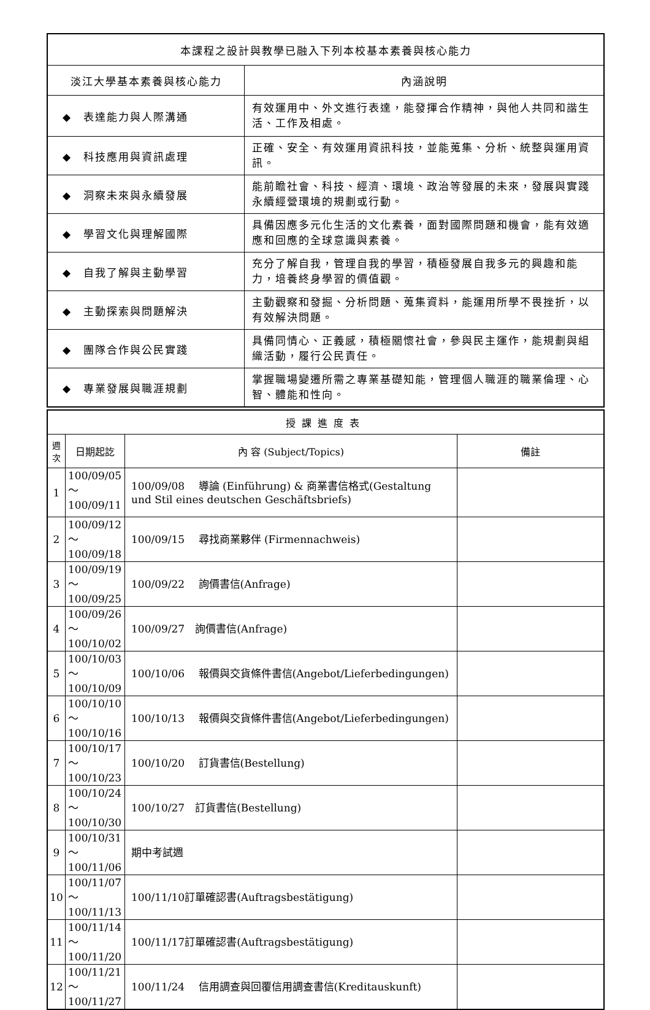| 本課程之設計與教學已融入下列本校基本素養與核心能力 | |
| --- | --- |
| 淡江大學基本素養與核心能力 | 內涵說明 |
| ◆ 表達能力與人際溝通 | 有效運用中、外文進行表達，能發揮合作精神，與他人共同和諧生活、工作及相處。 |
| ◆ 科技應用與資訊處理 | 正確、安全、有效運用資訊科技，並能蒐集、分析、統整與運用資訊。 |
| ◆ 洞察未來與永續發展 | 能前瞻社會、科技、經濟、環境、政治等發展的未來，發展與實踐永續經營環境的規劃或行動。 |
| ◆ 學習文化與理解國際 | 具備因應多元化生活的文化素養，面對國際問題和機會，能有效適應和回應的全球意識與素養。 |
| ◆ 自我了解與主動學習 | 充分了解自我，管理自我的學習，積極發展自我多元的興趣和能力，培養終身學習的價值觀。 |
| ◆ 主動探索與問題解決 | 主動觀察和發掘、分析問題、蒐集資料，能運用所學不畏挫折，以有效解決問題。 |
| ◆ 團隊合作與公民實踐 | 具備同情心、正義感，積極關懷社會，參與民主運作，能規劃與組織活動，履行公民責任。 |
| ◆ 專業發展與職涯規劃 | 掌握職場變遷所需之專業基礎知能，管理個人職涯的職業倫理、心智、體能和性向。 |
| 授課進度表 | | | |
| --- | --- | --- | --- |
| 週 次 | 日期起訖 | 內 容 (Subject/Topics) | 備註 |
| 1 | 100/09/05～ 100/09/11 | 100/09/08 導論 (Einführung) & 商業書信格式(Gestaltung und Stil eines deutschen Geschäftsbriefs) | |
| 2 | 100/09/12～ 100/09/18 | 100/09/15 尋找商業夥伴 (Firmennachweis) | |
| 3 | 100/09/19～ 100/09/25 | 100/09/22 詢價書信(Anfrage) | |
| 4 | 100/09/26～ 100/10/02 | 100/09/27 詢價書信(Anfrage) | |
| 5 | 100/10/03～ 100/10/09 | 100/10/06 報價與交貨條件書信(Angebot/Lieferbedingungen) | |
| 6 | 100/10/10～ 100/10/16 | 100/10/13 報價與交貨條件書信(Angebot/Lieferbedingungen) | |
| 7 | 100/10/17～ 100/10/23 | 100/10/20 訂貨書信(Bestellung) | |
| 8 | 100/10/24～ 100/10/30 | 100/10/27 訂貨書信(Bestellung) | |
| 9 | 100/10/31～ 100/11/06 | 期中考試週 | |
| 10 | 100/11/07～ 100/11/13 | 100/11/10訂單確認書(Auftragsbestätigung) | |
| 11 | 100/11/14～ 100/11/20 | 100/11/17訂單確認書(Auftragsbestätigung) | |
| 12 | 100/11/21～ 100/11/27 | 100/11/24 信用調查與回覆信用調查書信(Kreditauskunft) | |